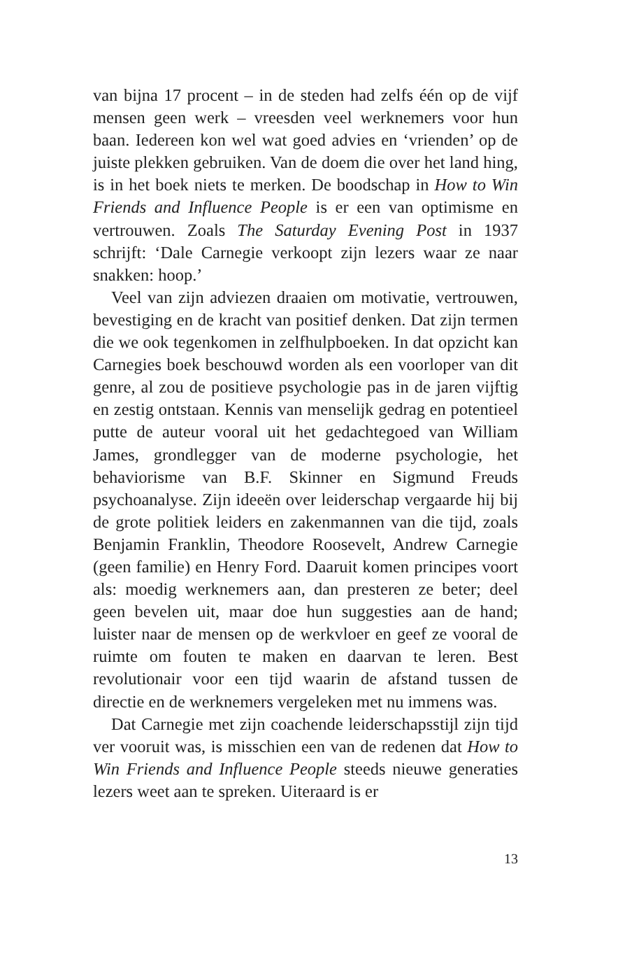van bijna 17 procent – in de steden had zelfs één op de vijf mensen geen werk – vreesden veel werknemers voor hun baan. Iedereen kon wel wat goed advies en ‘vrienden’ op de juiste plekken gebruiken. Van de doem die over het land hing, is in het boek niets te merken. De boodschap in How to Win Friends and Influence People is er een van optimisme en vertrouwen. Zoals The Saturday Evening Post in 1937 schrijft: ‘Dale Carnegie verkoopt zijn lezers waar ze naar snakken: hoop.’
Veel van zijn adviezen draaien om motivatie, vertrouwen, bevestiging en de kracht van positief denken. Dat zijn termen die we ook tegenkomen in zelfhulpboeken. In dat opzicht kan Carnegies boek beschouwd worden als een voorloper van dit genre, al zou de positieve psychologie pas in de jaren vijftig en zestig ontstaan. Kennis van menselijk gedrag en potentieel putte de auteur vooral uit het gedachtegoed van William James, grondlegger van de moderne psychologie, het behaviorisme van B.F. Skinner en Sigmund Freuds psychoanalyse. Zijn ideeën over leiderschap vergaarde hij bij de grote politiek leiders en zakenmannen van die tijd, zoals Benjamin Franklin, Theodore Roosevelt, Andrew Carnegie (geen familie) en Henry Ford. Daaruit komen principes voort als: moedig werknemers aan, dan presteren ze beter; deel geen bevelen uit, maar doe hun suggesties aan de hand; luister naar de mensen op de werkvloer en geef ze vooral de ruimte om fouten te maken en daarvan te leren. Best revolutionair voor een tijd waarin de afstand tussen de directie en de werknemers vergeleken met nu immens was.
Dat Carnegie met zijn coachende leiderschapsstijl zijn tijd ver vooruit was, is misschien een van de redenen dat How to Win Friends and Influence People steeds nieuwe generaties lezers weet aan te spreken. Uiteraard is er
13